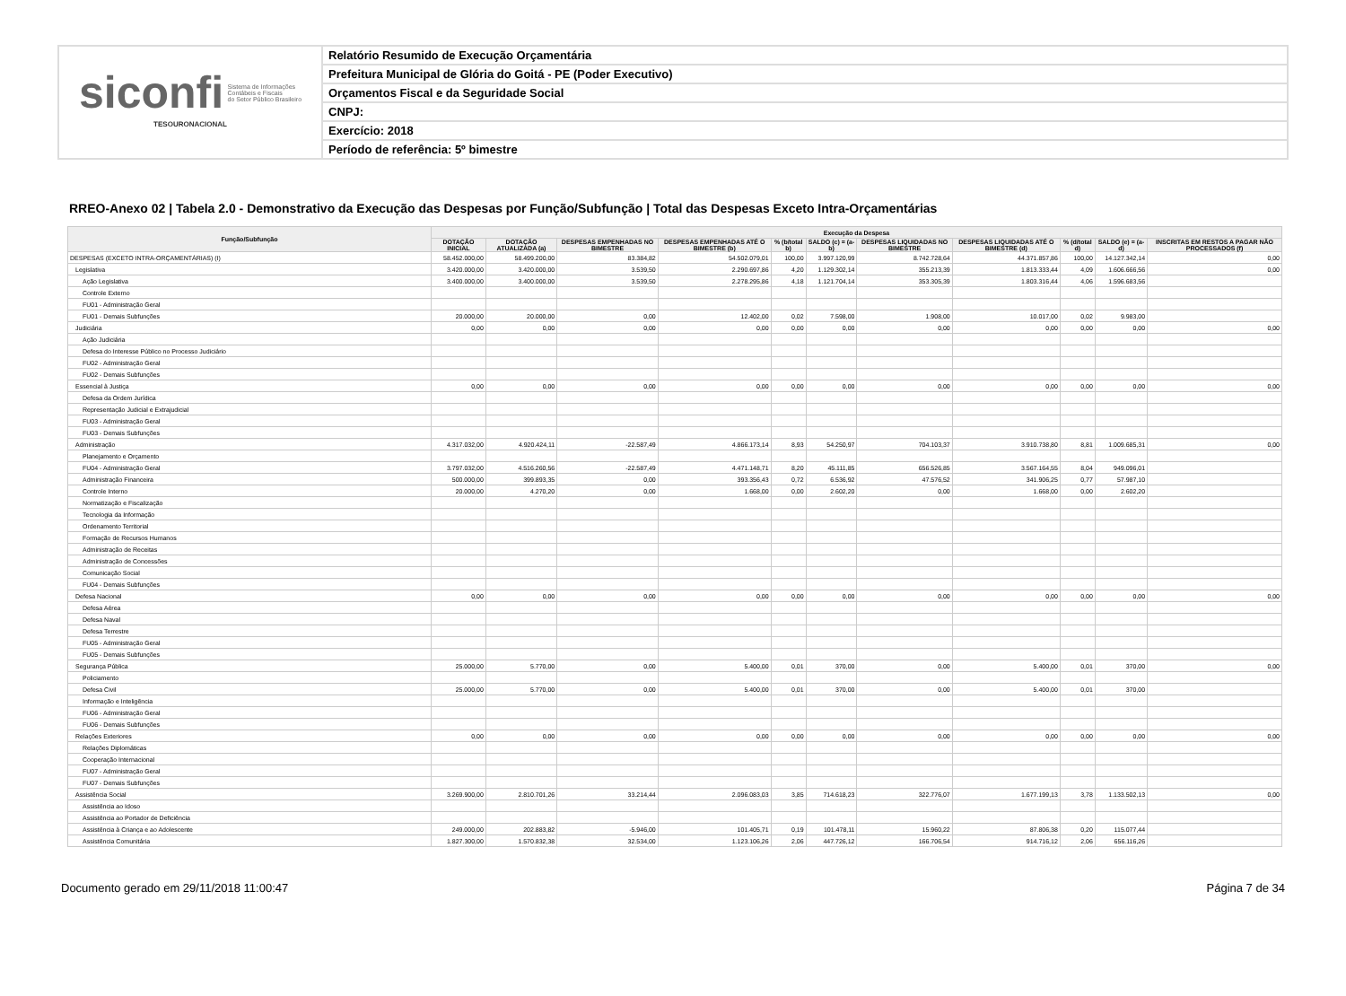siconfi Sistema de Informações
Contábeis e Fiscais
do Setor Público Brasileiro
TESOURONACIONAL
Relatório Resumido de Execução Orçamentária
Prefeitura Municipal de Glória do Goitá - PE (Poder Executivo)
Orçamentos Fiscal e da Seguridade Social
CNPJ:
Exercício: 2018
Período de referência: 5º bimestre
RREO-Anexo 02 | Tabela 2.0 - Demonstrativo da Execução das Despesas por Função/Subfunção | Total das Despesas Exceto Intra-Orçamentárias
| Função/Subfunção | Execução da Despesa | | | | | | | | | | |
| --- | --- | --- | --- | --- | --- | --- | --- | --- | --- | --- | --- |
| | DOTAÇÃO INICIAL | DOTAÇÃO ATUALIZADA (a) | DESPESAS EMPENHADAS NO BIMESTRE | DESPESAS EMPENHADAS ATÉ O BIMESTRE (b) | % (b/total b) | SALDO (c) = (a-b) | DESPESAS LIQUIDADAS NO BIMESTRE | DESPESAS LIQUIDADAS ATÉ O BIMESTRE (d) | % (d/total d) | SALDO (e) = (a-d) | INSCRITAS EM RESTOS A PAGAR NÃO PROCESSADOS (f) |
| DESPESAS (EXCETO INTRA-ORÇAMENTÁRIAS) (I) | 58.452.000,00 | 58.499.200,00 | 83.384,82 | 54.502.079,01 | 100,00 | 3.997.120,99 | 8.742.728,64 | 44.371.857,86 | 100,00 | 14.127.342,14 | 0,00 |
| Legislativa | 3.420.000,00 | 3.420.000,00 | 3.539,50 | 2.290.697,86 | 4,20 | 1.129.302,14 | 355.213,39 | 1.813.333,44 | 4,09 | 1.606.666,56 | 0,00 |
| Ação Legislativa | 3.400.000,00 | 3.400.000,00 | 3.539,50 | 2.278.295,86 | 4,18 | 1.121.704,14 | 353.305,39 | 1.803.316,44 | 4,06 | 1.596.683,56 | |
| Controle Externo | | | | | | | | | | | |
| FU01 - Administração Geral | | | | | | | | | | | |
| FU01 - Demais Subfunções | 20.000,00 | 20.000,00 | 0,00 | 12.402,00 | 0,02 | 7.598,00 | 1.908,00 | 10.017,00 | 0,02 | 9.983,00 | |
| Judiciária | 0,00 | 0,00 | 0,00 | 0,00 | 0,00 | 0,00 | 0,00 | 0,00 | 0,00 | 0,00 | 0,00 |
| Ação Judiciária | | | | | | | | | | | |
| Defesa do Interesse Público no Processo Judiciário | | | | | | | | | | | |
| FU02 - Administração Geral | | | | | | | | | | | |
| FU02 - Demais Subfunções | | | | | | | | | | | |
| Essencial à Justiça | 0,00 | 0,00 | 0,00 | 0,00 | 0,00 | 0,00 | 0,00 | 0,00 | 0,00 | 0,00 | 0,00 |
| Defesa da Ordem Jurídica | | | | | | | | | | | |
| Representação Judicial e Extrajudicial | | | | | | | | | | | |
| FU03 - Administração Geral | | | | | | | | | | | |
| FU03 - Demais Subfunções | | | | | | | | | | | |
| Administração | 4.317.032,00 | 4.920.424,11 | -22.587,49 | 4.866.173,14 | 8,93 | 54.250,97 | 704.103,37 | 3.910.738,80 | 8,81 | 1.009.685,31 | 0,00 |
| Planejamento e Orçamento | | | | | | | | | | | |
| FU04 - Administração Geral | 3.797.032,00 | 4.516.260,56 | -22.587,49 | 4.471.148,71 | 8,20 | 45.111,85 | 656.526,85 | 3.567.164,55 | 8,04 | 949.096,01 | |
| Administração Financeira | 500.000,00 | 399.893,35 | 0,00 | 393.356,43 | 0,72 | 6.536,92 | 47.576,52 | 341.906,25 | 0,77 | 57.987,10 | |
| Controle Interno | 20.000,00 | 4.270,20 | 0,00 | 1.668,00 | 0,00 | 2.602,20 | 0,00 | 1.668,00 | 0,00 | 2.602,20 | |
| Normatização e Fiscalização | | | | | | | | | | | |
| Tecnologia da Informação | | | | | | | | | | | |
| Ordenamento Territorial | | | | | | | | | | | |
| Formação de Recursos Humanos | | | | | | | | | | | |
| Administração de Receitas | | | | | | | | | | | |
| Administração de Concessões | | | | | | | | | | | |
| Comunicação Social | | | | | | | | | | | |
| FU04 - Demais Subfunções | | | | | | | | | | | |
| Defesa Nacional | 0,00 | 0,00 | 0,00 | 0,00 | 0,00 | 0,00 | 0,00 | 0,00 | 0,00 | 0,00 | 0,00 |
| Defesa Aérea | | | | | | | | | | | |
| Defesa Naval | | | | | | | | | | | |
| Defesa Terrestre | | | | | | | | | | | |
| FU05 - Administração Geral | | | | | | | | | | | |
| FU05 - Demais Subfunções | | | | | | | | | | | |
| Segurança Pública | 25.000,00 | 5.770,00 | 0,00 | 5.400,00 | 0,01 | 370,00 | 0,00 | 5.400,00 | 0,01 | 370,00 | 0,00 |
| Policiamento | | | | | | | | | | | |
| Defesa Civil | 25.000,00 | 5.770,00 | 0,00 | 5.400,00 | 0,01 | 370,00 | 0,00 | 5.400,00 | 0,01 | 370,00 | |
| Informação e Inteligência | | | | | | | | | | | |
| FU06 - Administração Geral | | | | | | | | | | | |
| FU06 - Demais Subfunções | | | | | | | | | | | |
| Relações Exteriores | 0,00 | 0,00 | 0,00 | 0,00 | 0,00 | 0,00 | 0,00 | 0,00 | 0,00 | 0,00 | 0,00 |
| Relações Diplomáticas | | | | | | | | | | | |
| Cooperação Internacional | | | | | | | | | | | |
| FU07 - Administração Geral | | | | | | | | | | | |
| FU07 - Demais Subfunções | | | | | | | | | | | |
| Assistência Social | 3.269.900,00 | 2.810.701,26 | 33.214,44 | 2.096.083,03 | 3,85 | 714.618,23 | 322.776,07 | 1.677.199,13 | 3,78 | 1.133.502,13 | 0,00 |
| Assistência ao Idoso | | | | | | | | | | | |
| Assistência ao Portador de Deficiência | | | | | | | | | | | |
| Assistência à Criança e ao Adolescente | 249.000,00 | 202.883,82 | -5.946,00 | 101.405,71 | 0,19 | 101.478,11 | 15.960,22 | 87.806,38 | 0,20 | 115.077,44 | |
| Assistência Comunitária | 1.827.300,00 | 1.570.832,38 | 32.534,00 | 1.123.106,26 | 2,06 | 447.726,12 | 166.706,54 | 914.716,12 | 2,06 | 656.116,26 | |
Documento gerado em 29/11/2018 11:00:47 Página 7 de 34